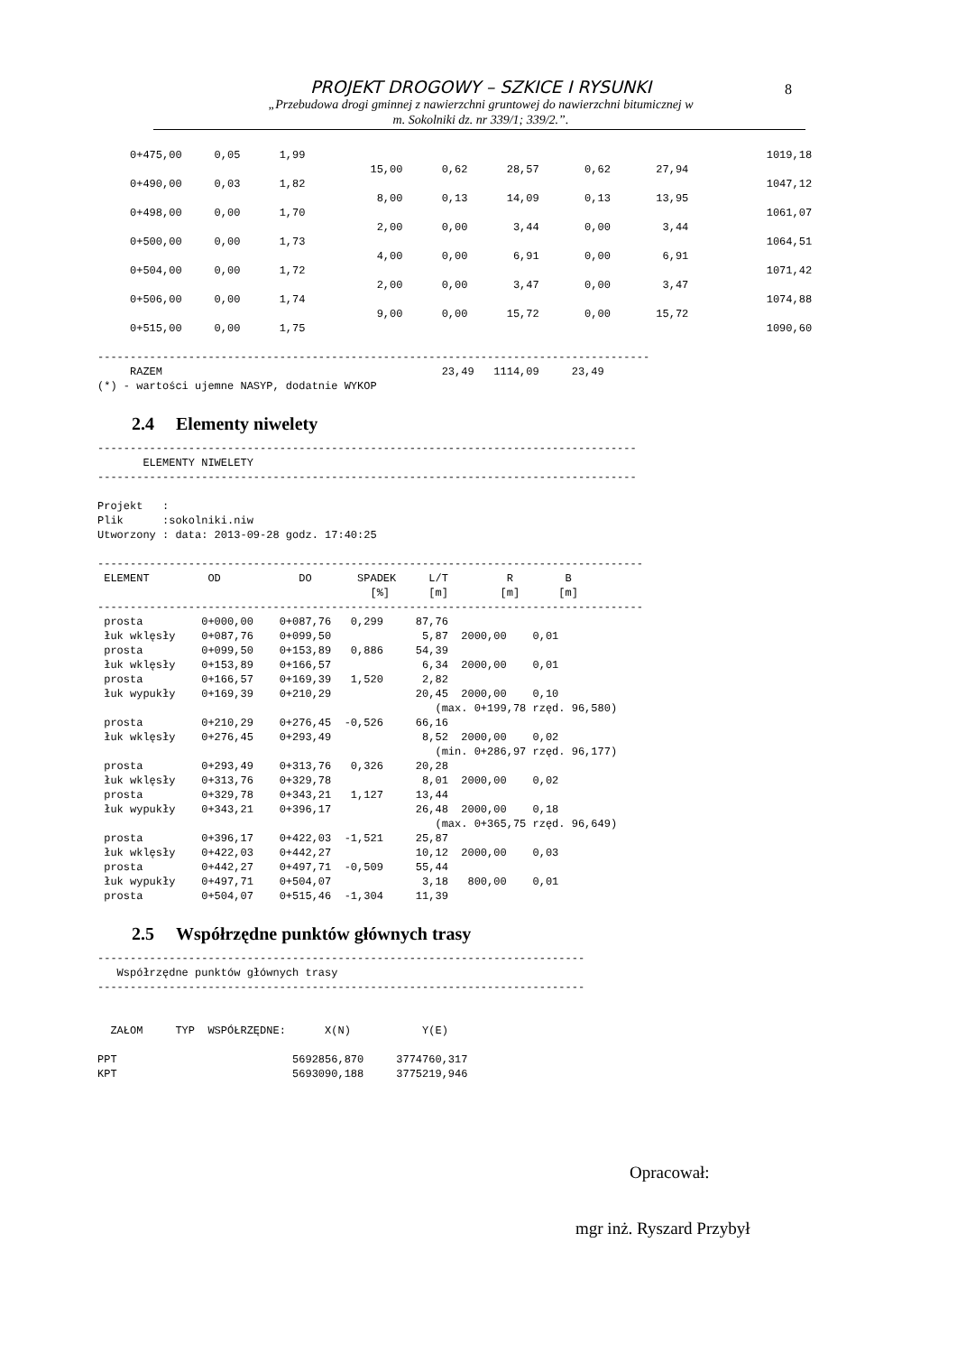8
PROJEKT DROGOWY – SZKICE I RYSUNKI
„Przebudowa drogi gminnej z nawierzchni gruntowej do nawierzchni bitumicznej w
m. Sokolniki dz. nr 339/1; 339/2.”.
     0+475,00     0,05      1,99                                                                       1019,18
                                          15,00      0,62      28,57       0,62       27,94
     0+490,00     0,03      1,82                                                                       1047,12
                                           8,00      0,13      14,09       0,13       13,95
     0+498,00     0,00      1,70                                                                       1061,07
                                           2,00      0,00       3,44       0,00        3,44
     0+500,00     0,00      1,73                                                                       1064,51
                                           4,00      0,00       6,91       0,00        6,91
     0+504,00     0,00      1,72                                                                       1071,42
                                           2,00      0,00       3,47       0,00        3,47
     0+506,00     0,00      1,74                                                                       1074,88
                                           9,00      0,00      15,72       0,00       15,72
     0+515,00     0,00      1,75                                                                       1090,60

-------------------------------------------------------------------------------------
     RAZEM                                           23,49   1114,09     23,49
(*) - wartości ujemne NASYP, dodatnie WYKOP
2.4 Elementy niwelety
-----------------------------------------------------------------------------------
       ELEMENTY NIWELETY
-----------------------------------------------------------------------------------

Projekt   :
Plik      :sokolniki.niw
Utworzony : data: 2013-09-28 godz. 17:40:25

------------------------------------------------------------------------------------
 ELEMENT         OD            DO       SPADEK     L/T         R        B
                                          [%]      [m]        [m]      [m]
------------------------------------------------------------------------------------
 prosta         0+000,00    0+087,76   0,299     87,76
 łuk wklęsły    0+087,76    0+099,50              5,87  2000,00    0,01
 prosta         0+099,50    0+153,89   0,886     54,39
 łuk wklęsły    0+153,89    0+166,57              6,34  2000,00    0,01
 prosta         0+166,57    0+169,39   1,520      2,82
 łuk wypukły    0+169,39    0+210,29             20,45  2000,00    0,10
                                                    (max. 0+199,78 rzęd. 96,580)
 prosta         0+210,29    0+276,45  -0,526     66,16
 łuk wklęsły    0+276,45    0+293,49              8,52  2000,00    0,02
                                                    (min. 0+286,97 rzęd. 96,177)
 prosta         0+293,49    0+313,76   0,326     20,28
 łuk wklęsły    0+313,76    0+329,78              8,01  2000,00    0,02
 prosta         0+329,78    0+343,21   1,127     13,44
 łuk wypukły    0+343,21    0+396,17             26,48  2000,00    0,18
                                                    (max. 0+365,75 rzęd. 96,649)
 prosta         0+396,17    0+422,03  -1,521     25,87
 łuk wklęsły    0+422,03    0+442,27             10,12  2000,00    0,03
 prosta         0+442,27    0+497,71  -0,509     55,44
 łuk wypukły    0+497,71    0+504,07              3,18   800,00    0,01
 prosta         0+504,07    0+515,46  -1,304     11,39
2.5 Współrzędne punktów głównych trasy
---------------------------------------------------------------------------
   Współrzędne punktów głównych trasy
---------------------------------------------------------------------------


  ZAŁOM     TYP  WSPÓŁRZĘDNE:      X(N)           Y(E)

PPT                           5692856,870     3774760,317
KPT                           5693090,188     3775219,946
Opracował:
mgr inż. Ryszard Przybył